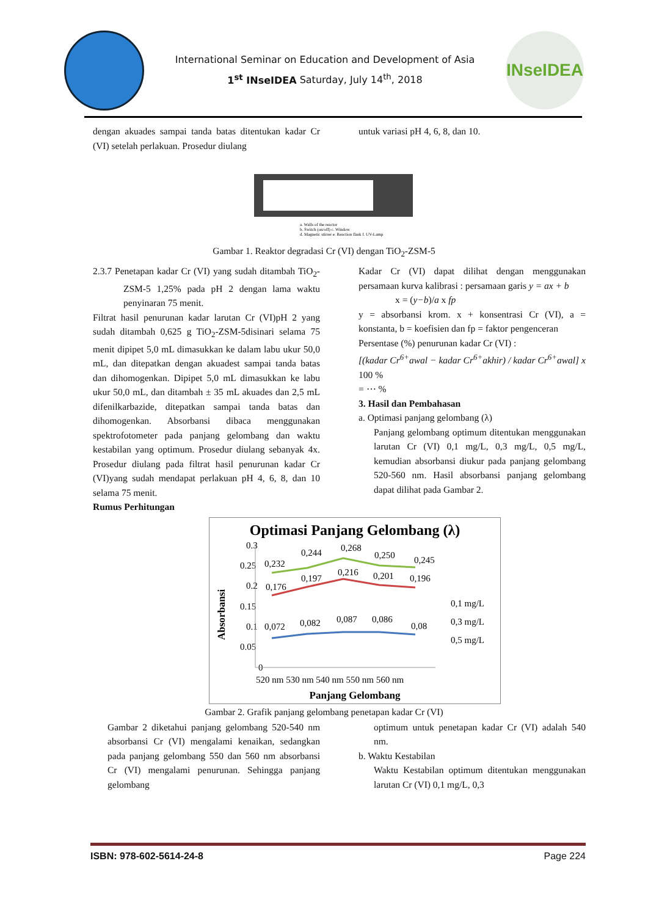International Seminar on Education and Development of Asia
1<sup>st</sup> INseIDEA Saturday, July 14<sup>th</sup>, 2018
INseIDEA
dengan akuades sampai tanda batas ditentukan kadar Cr (VI) setelah perlakuan. Prosedur diulang
untuk variasi pH 4, 6, 8, dan 10.
a. Walls of the reactor
b. Switch (on/off) c. Window
d. Magnetic stirrer e. Reaction flask f. UV-Lamp
Gambar 1. Reaktor degradasi Cr (VI) dengan TiO<sub>2</sub>-ZSM-5
2.3.7 Penetapan kadar Cr (VI) yang sudah ditambah TiO<sub>2</sub>-ZSM-5 1,25% pada pH 2 dengan lama waktu penyinaran 75 menit.
Filtrat hasil penurunan kadar larutan Cr (VI)pH 2 yang sudah ditambah 0,625 g TiO<sub>2</sub>-ZSM-5disinari selama 75 menit dipipet 5,0 mL dimasukkan ke dalam labu ukur 50,0 mL, dan ditepatkan dengan akuadest sampai tanda batas dan dihomogenkan. Dipipet 5,0 mL dimasukkan ke labu ukur 50,0 mL, dan ditambah ± 35 mL akuades dan 2,5 mL difenilkarbazide, ditepatkan sampai tanda batas dan dihomogenkan. Absorbansi dibaca menggunakan spektrofotometer pada panjang gelombang dan waktu kestabilan yang optimum. Prosedur diulang sebanyak 4x. Prosedur diulang pada filtrat hasil penurunan kadar Cr (VI)yang sudah mendapat perlakuan pH 4, 6, 8, dan 10 selama 75 menit.
Rumus Perhitungan
Kadar Cr (VI) dapat dilihat dengan menggunakan persamaan kurva kalibrasi : persamaan garis y = ax + b
x = (y−b)/a x fp
y = absorbansi krom. x + konsentrasi Cr (VI), a = konstanta, b = koefisien dan fp = faktor pengenceran
Persentase (%) penurunan kadar Cr (VI) :
[(kadar Cr<sup>6+</sup>awal − kadar Cr<sup>6+</sup>akhir) / kadar Cr<sup>6+</sup>awal] x 100 %
= ⋯ %
3. Hasil dan Pembahasan
a. Optimasi panjang gelombang (λ)
Panjang gelombang optimum ditentukan menggunakan larutan Cr (VI) 0,1 mg/L, 0,3 mg/L, 0,5 mg/L, kemudian absorbansi diukur pada panjang gelombang 520-560 nm. Hasil absorbansi panjang gelombang dapat dilihat pada Gambar 2.
Optimasi Panjang Gelombang (λ)
Absorbansi
0.3
0.25
0.2
0.15
0.1
0.05
0
0,232
0,244
0,268
0,250
0,245
0,176
0,197
0,216
0,201
0,196
0,072
0,082
0,087
0,086
0,08
0,1 mg/L
0,3 mg/L
0,5 mg/L
520 nm 530 nm 540 nm 550 nm 560 nm
Panjang Gelombang
Gambar 2. Grafik panjang gelombang penetapan kadar Cr (VI)
Gambar 2 diketahui panjang gelombang 520-540 nm absorbansi Cr (VI) mengalami kenaikan, sedangkan pada panjang gelombang 550 dan 560 nm absorbansi Cr (VI) mengalami penurunan. Sehingga panjang gelombang
optimum untuk penetapan kadar Cr (VI) adalah 540 nm.
b. Waktu Kestabilan
Waktu Kestabilan optimum ditentukan menggunakan larutan Cr (VI) 0,1 mg/L, 0,3
ISBN: 978-602-5614-24-8 Page 224